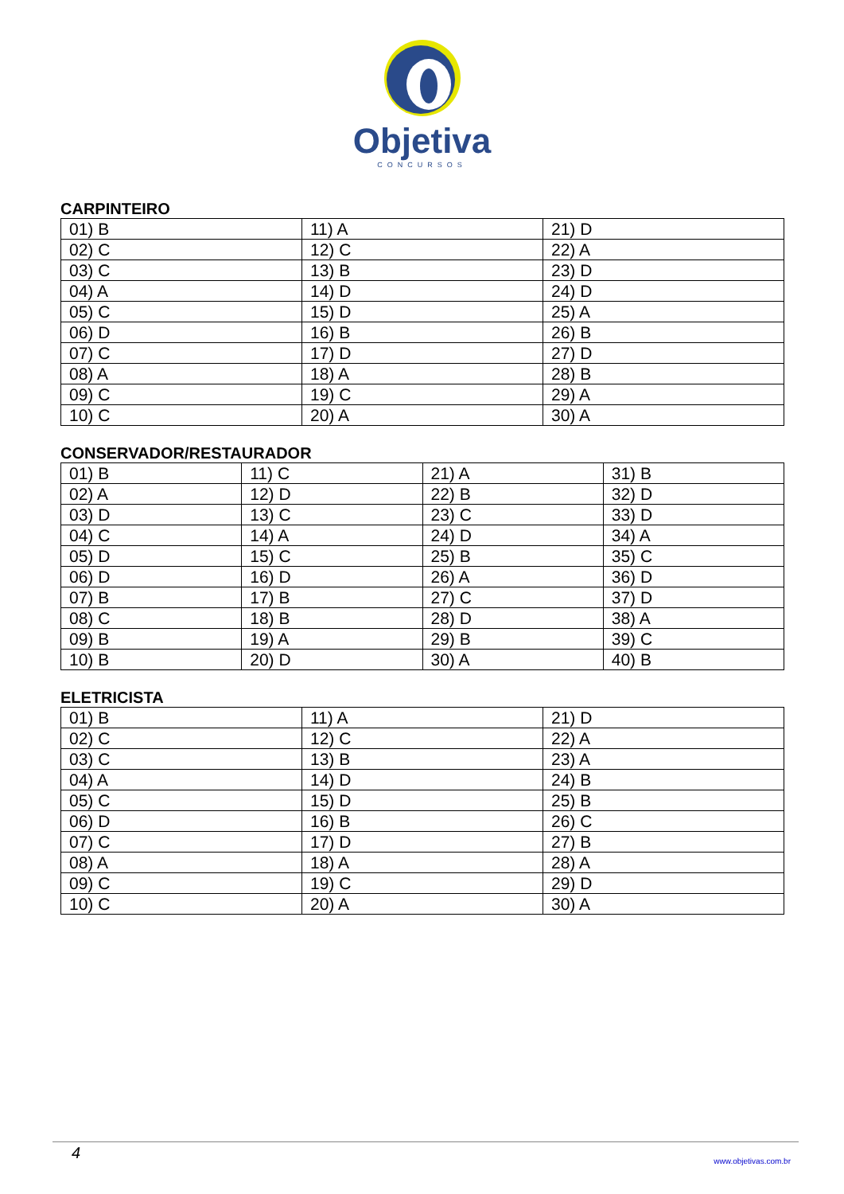Objetiva
CONCURSOS
CARPINTEIRO
| 01) B | 11) A | 21) D |
| 02) C | 12) C | 22) A |
| 03) C | 13) B | 23) D |
| 04) A | 14) D | 24) D |
| 05) C | 15) D | 25) A |
| 06) D | 16) B | 26) B |
| 07) C | 17) D | 27) D |
| 08) A | 18) A | 28) B |
| 09) C | 19) C | 29) A |
| 10) C | 20) A | 30) A |
CONSERVADOR/RESTAURADOR
| 01) B | 11) C | 21) A | 31) B |
| 02) A | 12) D | 22) B | 32) D |
| 03) D | 13) C | 23) C | 33) D |
| 04) C | 14) A | 24) D | 34) A |
| 05) D | 15) C | 25) B | 35) C |
| 06) D | 16) D | 26) A | 36) D |
| 07) B | 17) B | 27) C | 37) D |
| 08) C | 18) B | 28) D | 38) A |
| 09) B | 19) A | 29) B | 39) C |
| 10) B | 20) D | 30) A | 40) B |
ELETRICISTA
| 01) B | 11) A | 21) D |
| 02) C | 12) C | 22) A |
| 03) C | 13) B | 23) A |
| 04) A | 14) D | 24) B |
| 05) C | 15) D | 25) B |
| 06) D | 16) B | 26) C |
| 07) C | 17) D | 27) B |
| 08) A | 18) A | 28) A |
| 09) C | 19) C | 29) D |
| 10) C | 20) A | 30) A |
4 www.objetivas.com.br